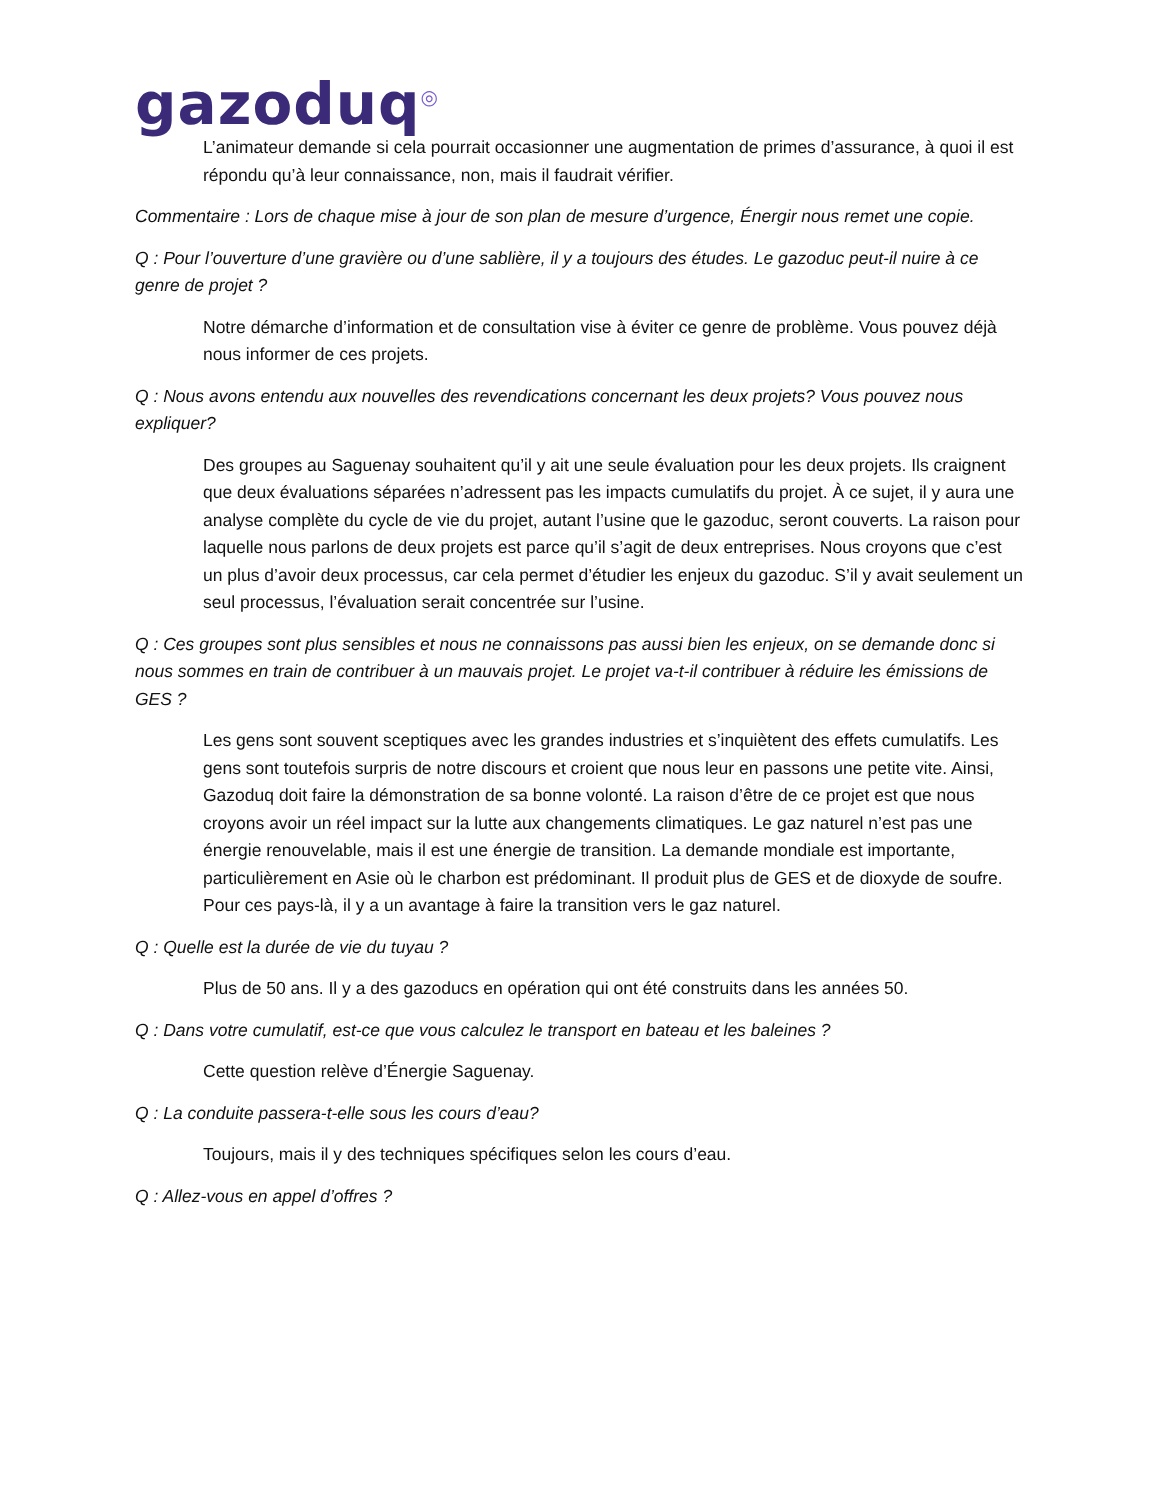gazoduq<sup>◎</sup>
L’animateur demande si cela pourrait occasionner une augmentation de primes d’assurance, à quoi il est répondu qu’à leur connaissance, non, mais il faudrait vérifier.
Commentaire : Lors de chaque mise à jour de son plan de mesure d’urgence, Énergir nous remet une copie.
Q : Pour l’ouverture d’une gravière ou d’une sablière, il y a toujours des études. Le gazoduc peut-il nuire à ce genre de projet ?
Notre démarche d’information et de consultation vise à éviter ce genre de problème. Vous pouvez déjà nous informer de ces projets.
Q : Nous avons entendu aux nouvelles des revendications concernant les deux projets? Vous pouvez nous expliquer?
Des groupes au Saguenay souhaitent qu’il y ait une seule évaluation pour les deux projets. Ils craignent que deux évaluations séparées n’adressent pas les impacts cumulatifs du projet. À ce sujet, il y aura une analyse complète du cycle de vie du projet, autant l’usine que le gazoduc, seront couverts. La raison pour laquelle nous parlons de deux projets est parce qu’il s’agit de deux entreprises. Nous croyons que c’est un plus d’avoir deux processus, car cela permet d’étudier les enjeux du gazoduc. S’il y avait seulement un seul processus, l’évaluation serait concentrée sur l’usine.
Q : Ces groupes sont plus sensibles et nous ne connaissons pas aussi bien les enjeux, on se demande donc si nous sommes en train de contribuer à un mauvais projet. Le projet va-t-il contribuer à réduire les émissions de GES ?
Les gens sont souvent sceptiques avec les grandes industries et s’inquiètent des effets cumulatifs. Les gens sont toutefois surpris de notre discours et croient que nous leur en passons une petite vite. Ainsi, Gazoduq doit faire la démonstration de sa bonne volonté. La raison d’être de ce projet est que nous croyons avoir un réel impact sur la lutte aux changements climatiques. Le gaz naturel n’est pas une énergie renouvelable, mais il est une énergie de transition. La demande mondiale est importante, particulièrement en Asie où le charbon est prédominant. Il produit plus de GES et de dioxyde de soufre. Pour ces pays-là, il y a un avantage à faire la transition vers le gaz naturel.
Q : Quelle est la durée de vie du tuyau ?
Plus de 50 ans. Il y a des gazoducs en opération qui ont été construits dans les années 50.
Q : Dans votre cumulatif, est-ce que vous calculez le transport en bateau et les baleines ?
Cette question relève d’Énergie Saguenay.
Q : La conduite passera-t-elle sous les cours d’eau?
Toujours, mais il y des techniques spécifiques selon les cours d’eau.
Q : Allez-vous en appel d’offres ?